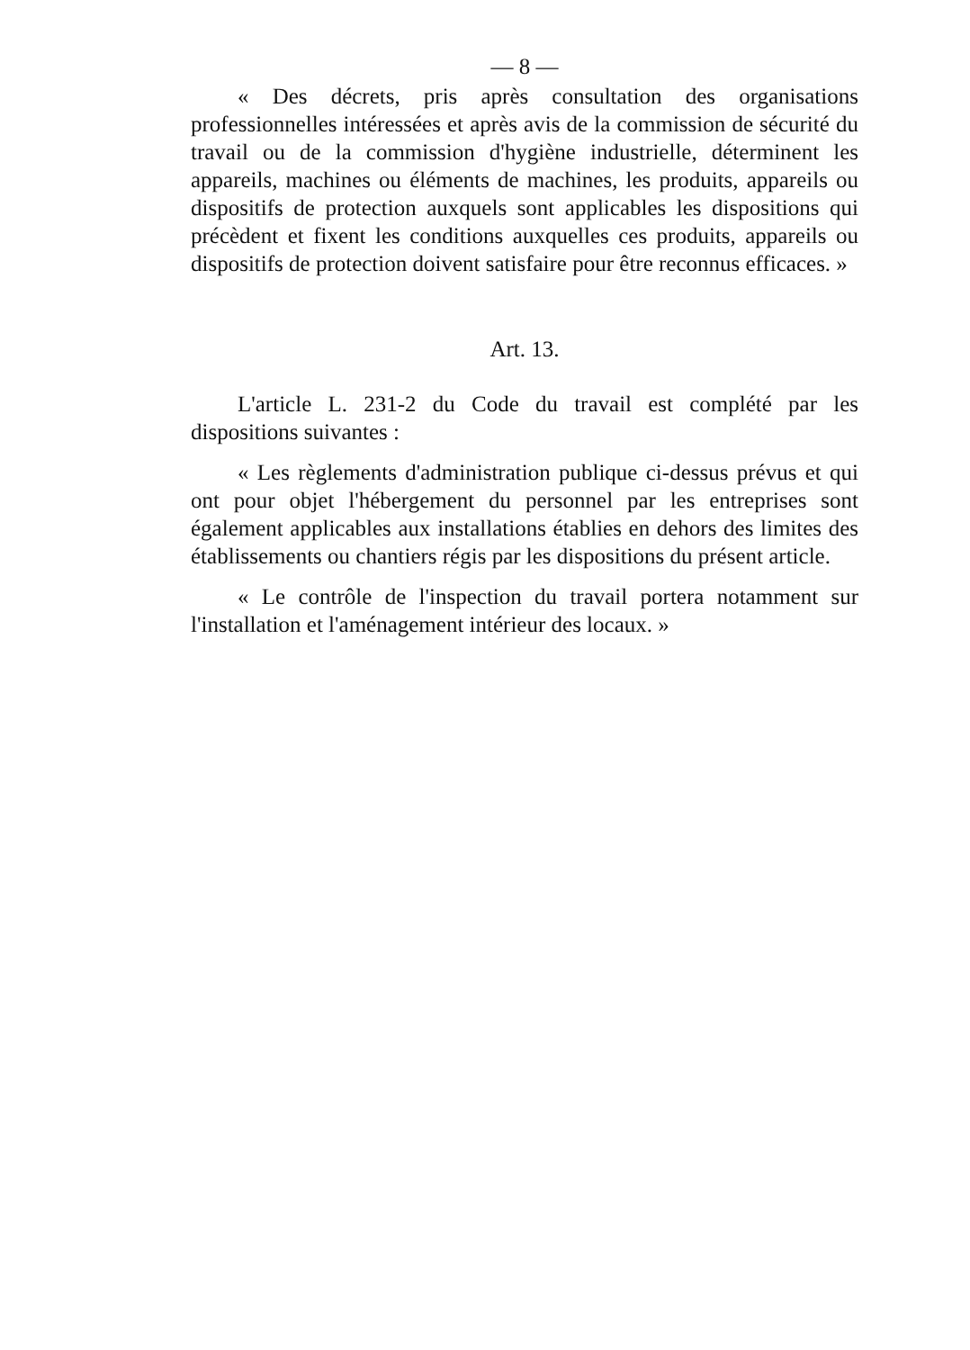— 8 —
« Des décrets, pris après consultation des organisations professionnelles intéressées et après avis de la commission de sécurité du travail ou de la commission d'hygiène industrielle, déterminent les appareils, machines ou éléments de machines, les produits, appareils ou dispositifs de protection auxquels sont applicables les dispositions qui précèdent et fixent les conditions auxquelles ces produits, appareils ou dispositifs de protection doivent satisfaire pour être reconnus efficaces. »
Art. 13.
L'article L. 231-2 du Code du travail est complété par les dispositions suivantes :
« Les règlements d'administration publique ci-dessus prévus et qui ont pour objet l'hébergement du personnel par les entreprises sont également applicables aux installations établies en dehors des limites des établissements ou chantiers régis par les dispositions du présent article.
« Le contrôle de l'inspection du travail portera notamment sur l'installation et l'aménagement intérieur des locaux. »